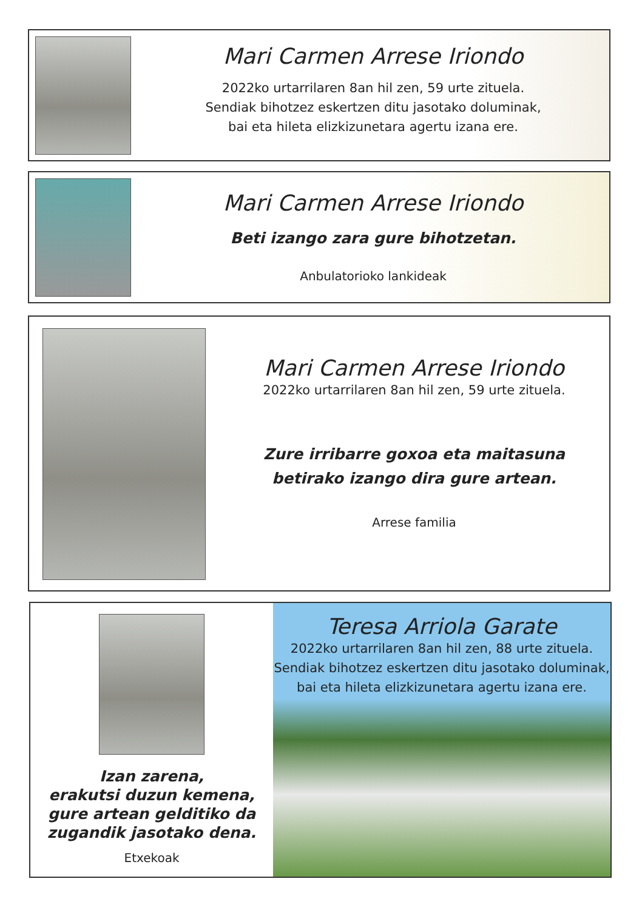Mari Carmen Arrese Iriondo
2022ko urtarrilaren 8an hil zen, 59 urte zituela.
Sendiak bihotzez eskertzen ditu jasotako doluminak,
bai eta hileta elizkizunetara agertu izana ere.
Mari Carmen Arrese Iriondo
Beti izango zara gure bihotzetan.
Anbulatorioko lankideak
Mari Carmen Arrese Iriondo
2022ko urtarrilaren 8an hil zen, 59 urte zituela.
Zure irribarre goxoa eta maitasuna
betirako izango dira gure artean.
Arrese familia
Izan zarena,
erakutsi duzun kemena,
gure artean gelditiko da
zugandik jasotako dena.
Etxekoak
Teresa Arriola Garate
2022ko urtarrilaren 8an hil zen, 88 urte zituela.
Sendiak bihotzez eskertzen ditu jasotako doluminak,
bai eta hileta elizkizunetara agertu izana ere.